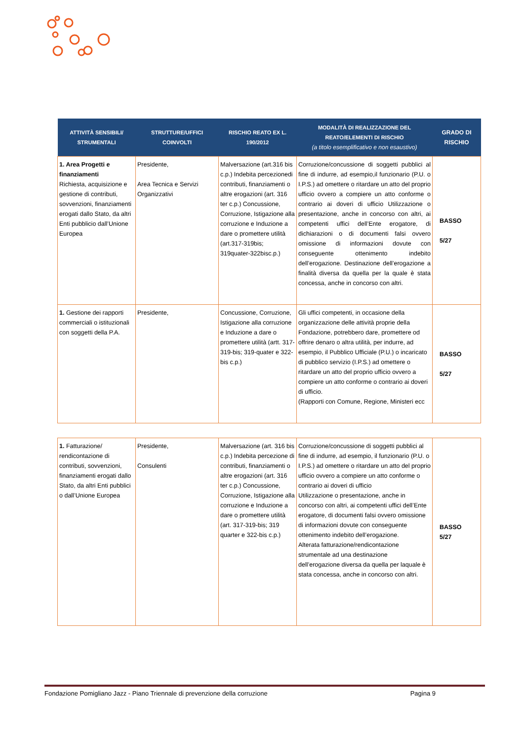| ATTIVITÀ SENSIBILI/ STRUMENTALI | STRUTTURE/UFFICI COINVOLTI | RISCHIO REATO EX L. 190/2012 | MODALITÀ DI REALIZZAZIONE DEL REATO/ELEMENTI DI RISCHIO (a titolo esemplificativo e non esaustivo) | GRADO DI RISCHIO |
| --- | --- | --- | --- | --- |
| 1. Area Progetti e finanziamenti Richiesta, acquisizione e gestione di contributi, sovvenzioni, finanziamenti erogati dallo Stato, da altri Enti pubblicio dall’Unione Europea | Presidente, Area Tecnica e Servizi Organizzativi | Malversazione (art.316 bis c.p.) Indebita percezionedi contributi, finanziamenti o altre erogazioni (art. 316 ter c.p.) Concussione, Corruzione, Istigazione alla corruzione e Induzione a dare o promettere utilità (art.317-319bis; 319quater-322bisc.p.) | Corruzione/concussione di soggetti pubblici al fine di indurre, ad esempio,il funzionario (P.U. o I.P.S.) ad omettere o ritardare un atto del proprio ufficio ovvero a compiere un atto conforme o contrario ai doveri di ufficio Utilizzazione o presentazione, anche in concorso con altri, ai competenti uffici dell’Ente erogatore, di dichiarazioni o di documenti falsi ovvero omissione di informazioni dovute con conseguente ottenimento indebito dell’erogazione. Destinazione dell’erogazione a finalità diversa da quella per la quale è stata concessa, anche in concorso con altri. | BASSO 5/27 |
| 1. Gestione dei rapporti commerciali o istituzionali con soggetti della P.A. | Presidente, | Concussione, Corruzione, Istigazione alla corruzione e Induzione a dare o promettere utilità (artt. 317-319-bis; 319-quater e 322-bis c.p.) | Gli uffici competenti, in occasione della organizzazione delle attività proprie della Fondazione, potrebbero dare, promettere od offrire denaro o altra utilità, per indurre, ad esempio, il Pubblico Ufficiale (P.U.) o incaricato di pubblico servizio (I.P.S.) ad omettere o ritardare un atto del proprio ufficio ovvero a compiere un atto conforme o contrario ai doveri di ufficio. (Rapporti con Comune, Regione, Ministeri ecc | BASSO 5/27 |
| 1. Fatturazione/ rendicontazione di contributi, sovvenzioni, finanziamenti erogati dallo Stato, da altri Enti pubblici o dall’Unione Europea | Presidente, Consulenti | Malversazione (art. 316 bis c.p.) Indebita percezione di contributi, finanziamenti o altre erogazioni (art. 316 ter c.p.) Concussione, Corruzione, Istigazione alla corruzione e Induzione a dare o promettere utilità (art. 317-319-bis; 319 quarter e 322-bis c.p.) | Corruzione/concussione di soggetti pubblici al fine di indurre, ad esempio, il funzionario (P.U. o I.P.S.) ad omettere o ritardare un atto del proprio ufficio ovvero a compiere un atto conforme o contrario ai doveri di ufficio Utilizzazione o presentazione, anche in concorso con altri, ai competenti uffici dell’Ente erogatore, di documenti falsi ovvero omissione di informazioni dovute con conseguente ottenimento indebito dell’erogazione. Alterata fatturazione/rendicontazione strumentale ad una destinazione dell’erogazione diversa da quella per laquale è stata concessa, anche in concorso con altri. | BASSO 5/27 |
Fondazione Pomigliano Jazz - Piano Triennale di prevenzione della corruzione Pagina 9